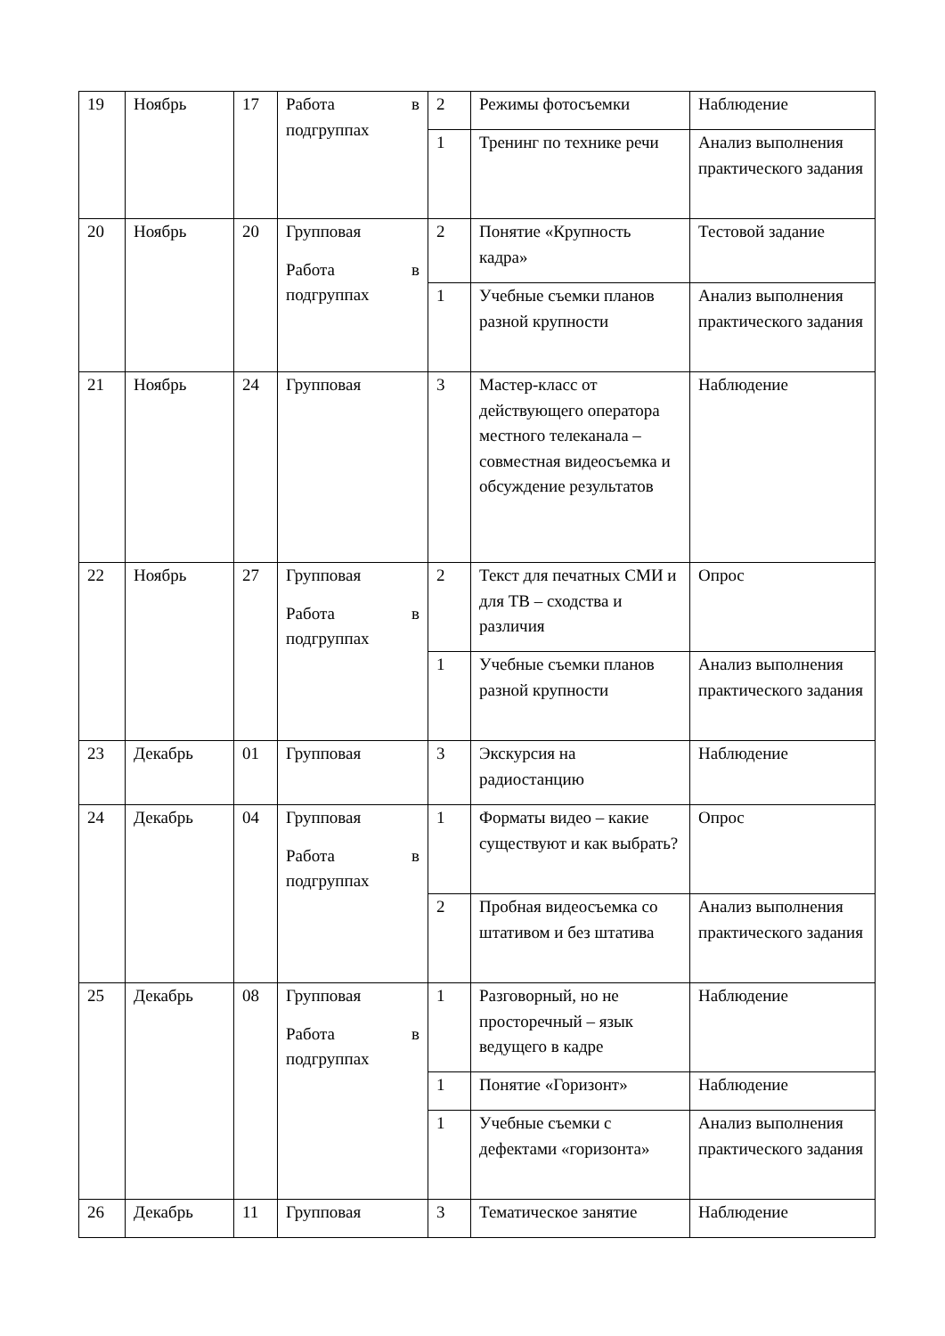| 19 | Ноябрь | 17 | Работа в подгруппах | 2 | Режимы фотосъемки | Наблюдение |
| | | | | 1 | Тренинг по технике речи | Анализ выполнения практического задания |
| 20 | Ноябрь | 20 | Групповая Работа в подгруппах | 2 | Понятие «Крупность кадра» | Тестовой задание |
| | | | | 1 | Учебные съемки планов разной крупности | Анализ выполнения практического задания |
| 21 | Ноябрь | 24 | Групповая | 3 | Мастер-класс от действующего оператора местного телеканала – совместная видеосъемка и обсуждение результатов | Наблюдение |
| 22 | Ноябрь | 27 | Групповая Работа в подгруппах | 2 | Текст для печатных СМИ и для ТВ – сходства и различия | Опрос |
| | | | | 1 | Учебные съемки планов разной крупности | Анализ выполнения практического задания |
| 23 | Декабрь | 01 | Групповая | 3 | Экскурсия на радиостанцию | Наблюдение |
| 24 | Декабрь | 04 | Групповая Работа в подгруппах | 1 | Форматы видео – какие существуют и как выбрать? | Опрос |
| | | | | 2 | Пробная видеосъемка со штативом и без штатива | Анализ выполнения практического задания |
| 25 | Декабрь | 08 | Групповая Работа в подгруппах | 1 | Разговорный, но не просторечный – язык ведущего в кадре | Наблюдение |
| | | | | 1 | Понятие «Горизонт» | Наблюдение |
| | | | | 1 | Учебные съемки с дефектами «горизонта» | Анализ выполнения практического задания |
| 26 | Декабрь | 11 | Групповая | 3 | Тематическое занятие | Наблюдение |